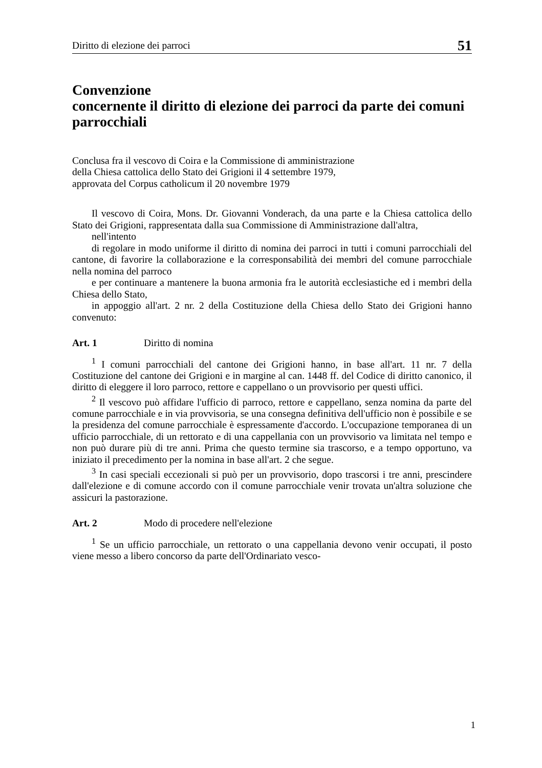Diritto di elezione dei parroci 51
Convenzione
concernente il diritto di elezione dei parroci da parte dei comuni parrocchiali
Conclusa fra il vescovo di Coira e la Commissione di amministrazione
della Chiesa cattolica dello Stato dei Grigioni il 4 settembre 1979,
approvata del Corpus catholicum il 20 novembre 1979
Il vescovo di Coira, Mons. Dr. Giovanni Vonderach, da una parte e la Chiesa cattolica dello Stato dei Grigioni, rappresentata dalla sua Commissione di Amministrazione dall'altra,
nell'intento
di regolare in modo uniforme il diritto di nomina dei parroci in tutti i comuni parrocchiali del cantone, di favorire la collaborazione e la corresponsabilità dei membri del comune parrocchiale nella nomina del parroco
e per continuare a mantenere la buona armonia fra le autorità ecclesiastiche ed i membri della Chiesa dello Stato,
in appoggio all'art. 2 nr. 2 della Costituzione della Chiesa dello Stato dei Grigioni hanno convenuto:
Art. 1 Diritto di nomina
<sup>1</sup> I comuni parrocchiali del cantone dei Grigioni hanno, in base all'art. 11 nr. 7 della Costituzione del cantone dei Grigioni e in margine al can. 1448 ff. del Codice di diritto canonico, il diritto di eleggere il loro parroco, rettore e cappellano o un provvisorio per questi uffici.
<sup>2</sup> Il vescovo può affidare l'ufficio di parroco, rettore e cappellano, senza nomina da parte del comune parrocchiale e in via provvisoria, se una consegna definitiva dell'ufficio non è possibile e se la presidenza del comune parrocchiale è espressamente d'accordo. L'occupazione temporanea di un ufficio parrocchiale, di un rettorato e di una cappellania con un provvisorio va limitata nel tempo e non può durare più di tre anni. Prima che questo termine sia trascorso, e a tempo opportuno, va iniziato il precedimento per la nomina in base all'art. 2 che segue.
<sup>3</sup> In casi speciali eccezionali si può per un provvisorio, dopo trascorsi i tre anni, prescindere dall'elezione e di comune accordo con il comune parrocchiale venir trovata un'altra soluzione che assicuri la pastorazione.
Art. 2 Modo di procedere nell'elezione
<sup>1</sup> Se un ufficio parrocchiale, un rettorato o una cappellania devono venir occupati, il posto viene messo a libero concorso da parte dell'Ordinariato vesco-
1